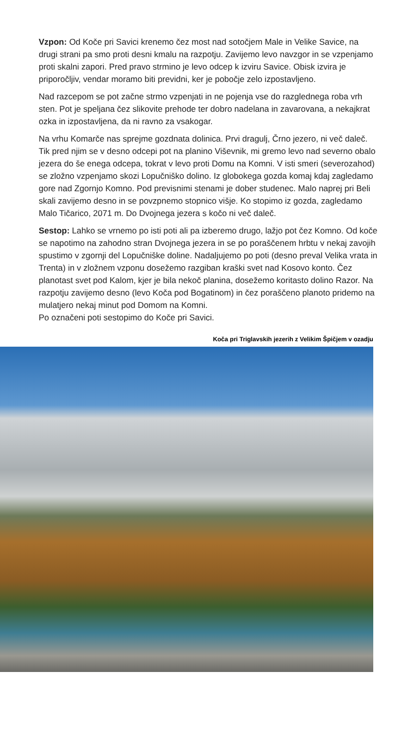Vzpon: Od Koče pri Savici krenemo čez most nad sotočjem Male in Velike Savice, na drugi strani pa smo proti desni kmalu na razpotju. Zavijemo levo navzgor in se vzpenjamo proti skalni zapori. Pred pravo strmino je levo odcep k izviru Savice. Obisk izvira je priporočljiv, vendar moramo biti previdni, ker je pobočje zelo izpostavljeno.
Nad razcepom se pot začne strmo vzpenjati in ne pojenja vse do razglednega roba vrh sten. Pot je speljana čez slikovite prehode ter dobro nadelana in zavarovana, a nekajkrat ozka in izpostavljena, da ni ravno za vsakogar.
Na vrhu Komarče nas sprejme gozdnata dolinica. Prvi dragulj, Črno jezero, ni več daleč. Tik pred njim se v desno odcepi pot na planino Viševnik, mi gremo levo nad severno obalo jezera do še enega odcepa, tokrat v levo proti Domu na Komni. V isti smeri (severozahod) se zložno vzpenjamo skozi Lopučniško dolino. Iz globokega gozda komaj kdaj zagledamo gore nad Zgornjo Komno. Pod previsnimi stenami je dober studenec. Malo naprej pri Beli skali zavijemo desno in se povzpnemo stopnico višje. Ko stopimo iz gozda, zagledamo Malo Tičarico, 2071 m. Do Dvojnega jezera s kočo ni več daleč.
Sestop: Lahko se vrnemo po isti poti ali pa izberemo drugo, lažjo pot čez Komno. Od koče se napotimo na zahodno stran Dvojnega jezera in se po poraščenem hrbtu v nekaj zavojih spustimo v zgornji del Lopučniške doline. Nadaljujemo po poti (desno preval Velika vrata in Trenta) in v zložnem vzponu dosežemo razgiban kraški svet nad Kosovo konto. Čez planotast svet pod Kalom, kjer je bila nekoč planina, dosežemo koritasto dolino Razor. Na razpotju zavijemo desno (levo Koča pod Bogatinom) in čez poraščeno planoto pridemo na mulatjero nekaj minut pod Domom na Komni.
Po označeni poti sestopimo do Koče pri Savici.
Koča pri Triglavskih jezerih z Velikim Špičjem v ozadju